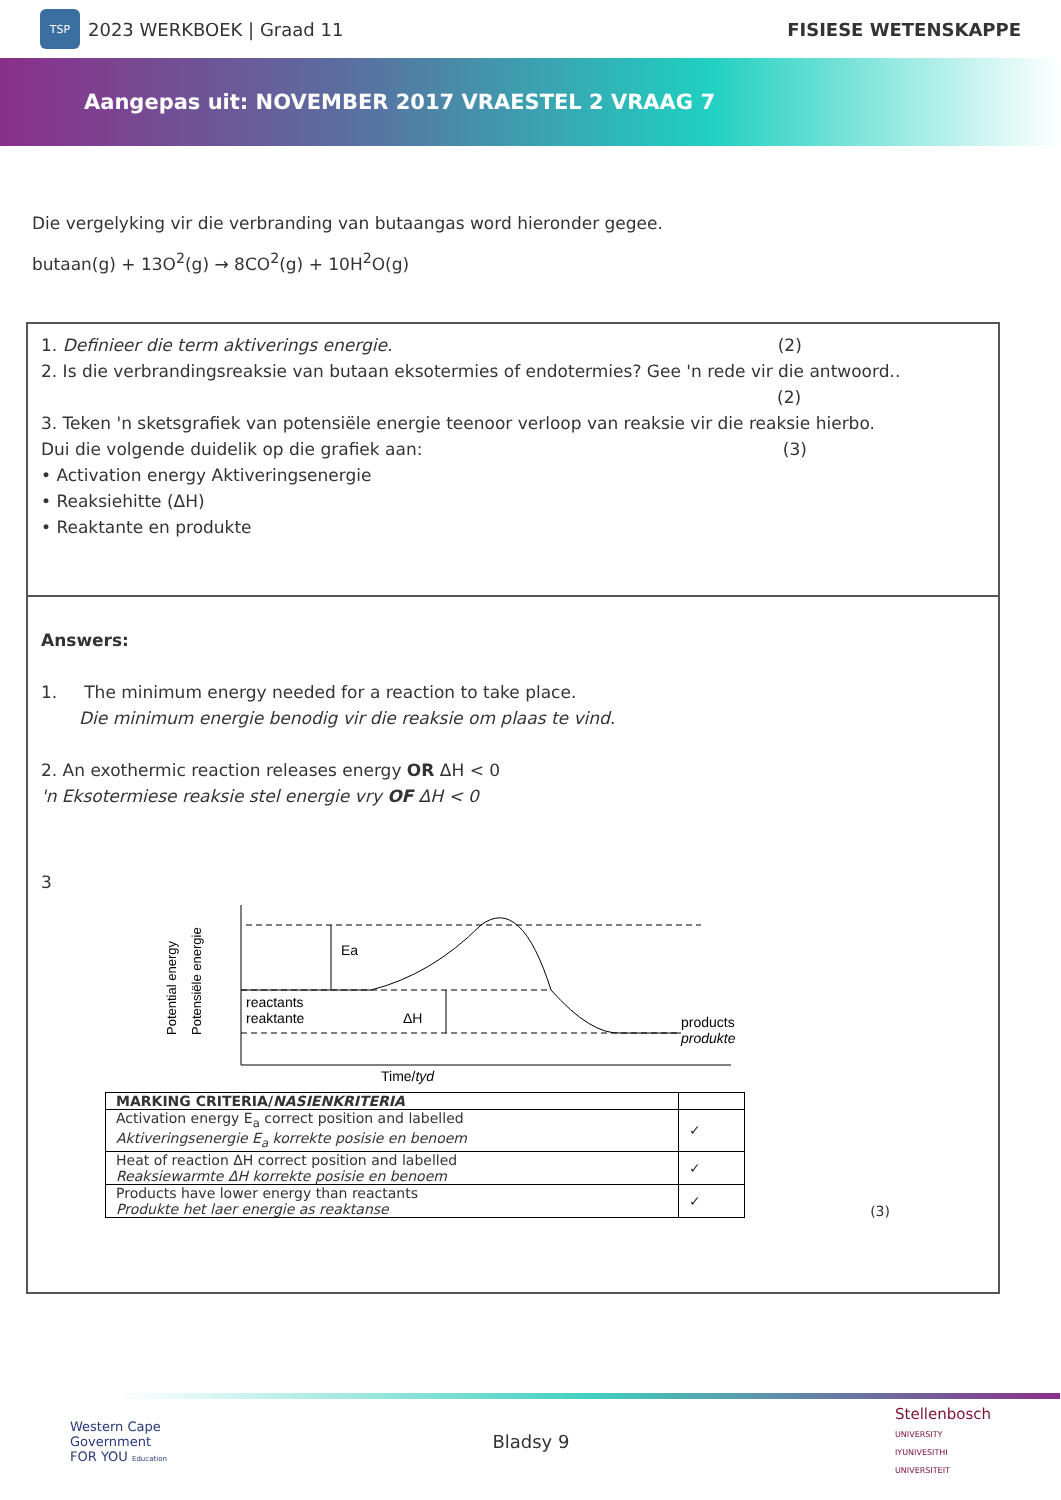TSP
2023 WERKBOEK | Graad 11 FISIESE WETENSKAPPE
Aangepas uit: NOVEMBER 2017 VRAESTEL 2 VRAAG 7
Die vergelyking vir die verbranding van butaangas word hieronder gegee.
butaan(g) + 13O<sup>2</sup>(g) → 8CO<sup>2</sup>(g) + 10H<sup>2</sup>O(g)
1. Definieer die term aktiverings energie. (2)
2. Is die verbrandingsreaksie van butaan eksotermies of endotermies? Gee 'n rede vir die antwoord..
(2)
3. Teken 'n sketsgrafiek van potensiële energie teenoor verloop van reaksie vir die reaksie hierbo.
Dui die volgende duidelik op die grafiek aan: (3)
• Activation energy Aktiveringsenergie
• Reaksiehitte (ΔH)
• Reaktante en produkte
Answers:
1. The minimum energy needed for a reaction to take place.
Die minimum energie benodig vir die reaksie om plaas te vind.
2. An exothermic reaction releases energy OR ΔH < 0
'n Eksotermiese reaksie stel energie vry OF ΔH < 0
3
Potential energy
Potensiële energie
Ea
reactants
reaktante
ΔH
products
produkte
Time/tyd
| MARKING CRITERIA/ NASIENKRITERIA | |
| Activation energy E<sub>a</sub> correct position and labelled Aktiveringsenergie E<sub>a</sub> korrekte posisie en benoem | ✓ |
| Heat of reaction ΔH correct position and labelled Reaksiewarmte ΔH korrekte posisie en benoem | ✓ |
| Products have lower energy than reactants Produkte het laer energie as reaktanse | ✓ |
(3)
Western Cape
Government
FOR YOU Education
Bladsy 9
Stellenbosch
UNIVERSITY
IYUNIVESITHI
UNIVERSITEIT